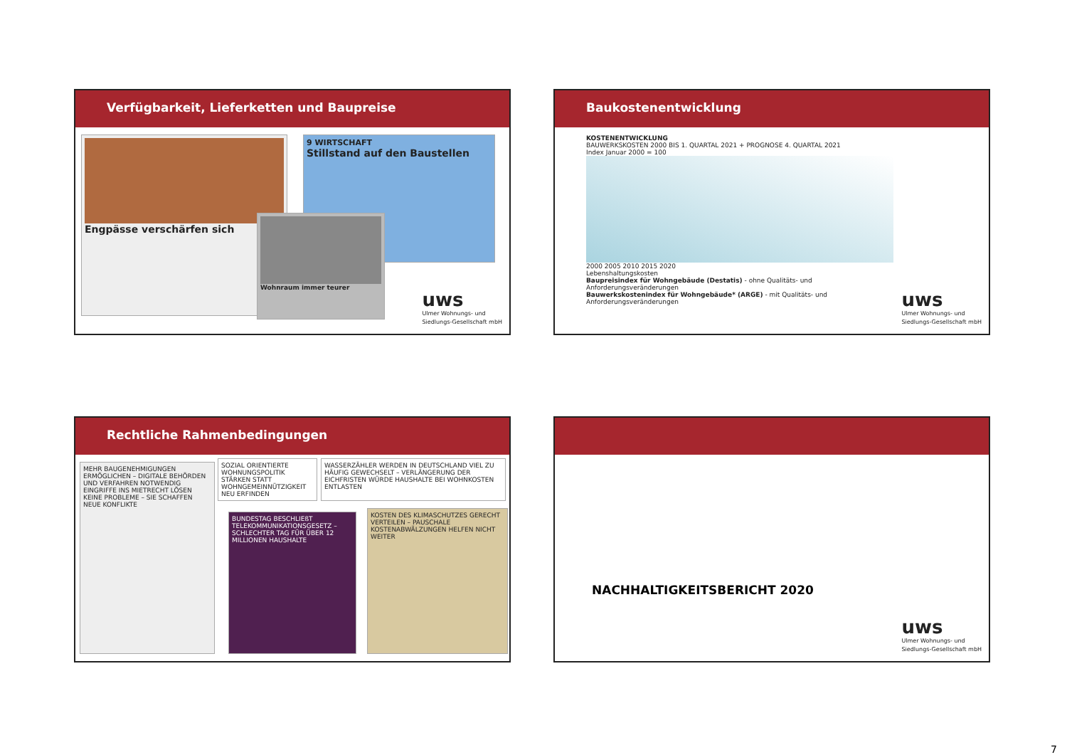Verfügbarkeit, Lieferketten und Baupreise
Engpässe verschärfen sich
9 WIRTSCHAFT
Stillstand auf den Baustellen
Wohnraum immer teurer
uws
Ulmer Wohnungs- und
Siedlungs-Gesellschaft mbH
Baukostenentwicklung
KOSTENENTWICKLUNG
BAUWERKSKOSTEN 2000 BIS 1. QUARTAL 2021 + PROGNOSE 4. QUARTAL 2021
Index Januar 2000 = 100
2000 2005 2010 2015 2020
Lebenshaltungskosten
Baupreisindex für Wohngebäude (Destatis) - ohne Qualitäts- und Anforderungsveränderungen
Bauwerkskostenindex für Wohngebäude* (ARGE) - mit Qualitäts- und Anforderungsveränderungen
uws
Ulmer Wohnungs- und
Siedlungs-Gesellschaft mbH
Rechtliche Rahmenbedingungen
MEHR BAUGENEHMIGUNGEN ERMÖGLICHEN – DIGITALE BEHÖRDEN UND VERFAHREN NOTWENDIG
EINGRIFFE INS MIETRECHT LÖSEN KEINE PROBLEME – SIE SCHAFFEN NEUE KONFLIKTE
SOZIAL ORIENTIERTE WOHNUNGSPOLITIK STÄRKEN STATT WOHNGEMEINNÜTZIGKEIT NEU ERFINDEN
WASSERZÄHLER WERDEN IN DEUTSCHLAND VIEL ZU HÄUFIG GEWECHSELT – VERLÄNGERUNG DER EICHFRISTEN WÜRDE HAUSHALTE BEI WOHNKOSTEN ENTLASTEN
BUNDESTAG BESCHLIEßT TELEKOMMUNIKATIONSGESETZ – SCHLECHTER TAG FÜR ÜBER 12 MILLIONEN HAUSHALTE
KOSTEN DES KLIMASCHUTZES GERECHT VERTEILEN – PAUSCHALE KOSTENABWÄLZUNGEN HELFEN NICHT WEITER
NACHHALTIGKEITSBERICHT 2020
uws
Ulmer Wohnungs- und
Siedlungs-Gesellschaft mbH
7